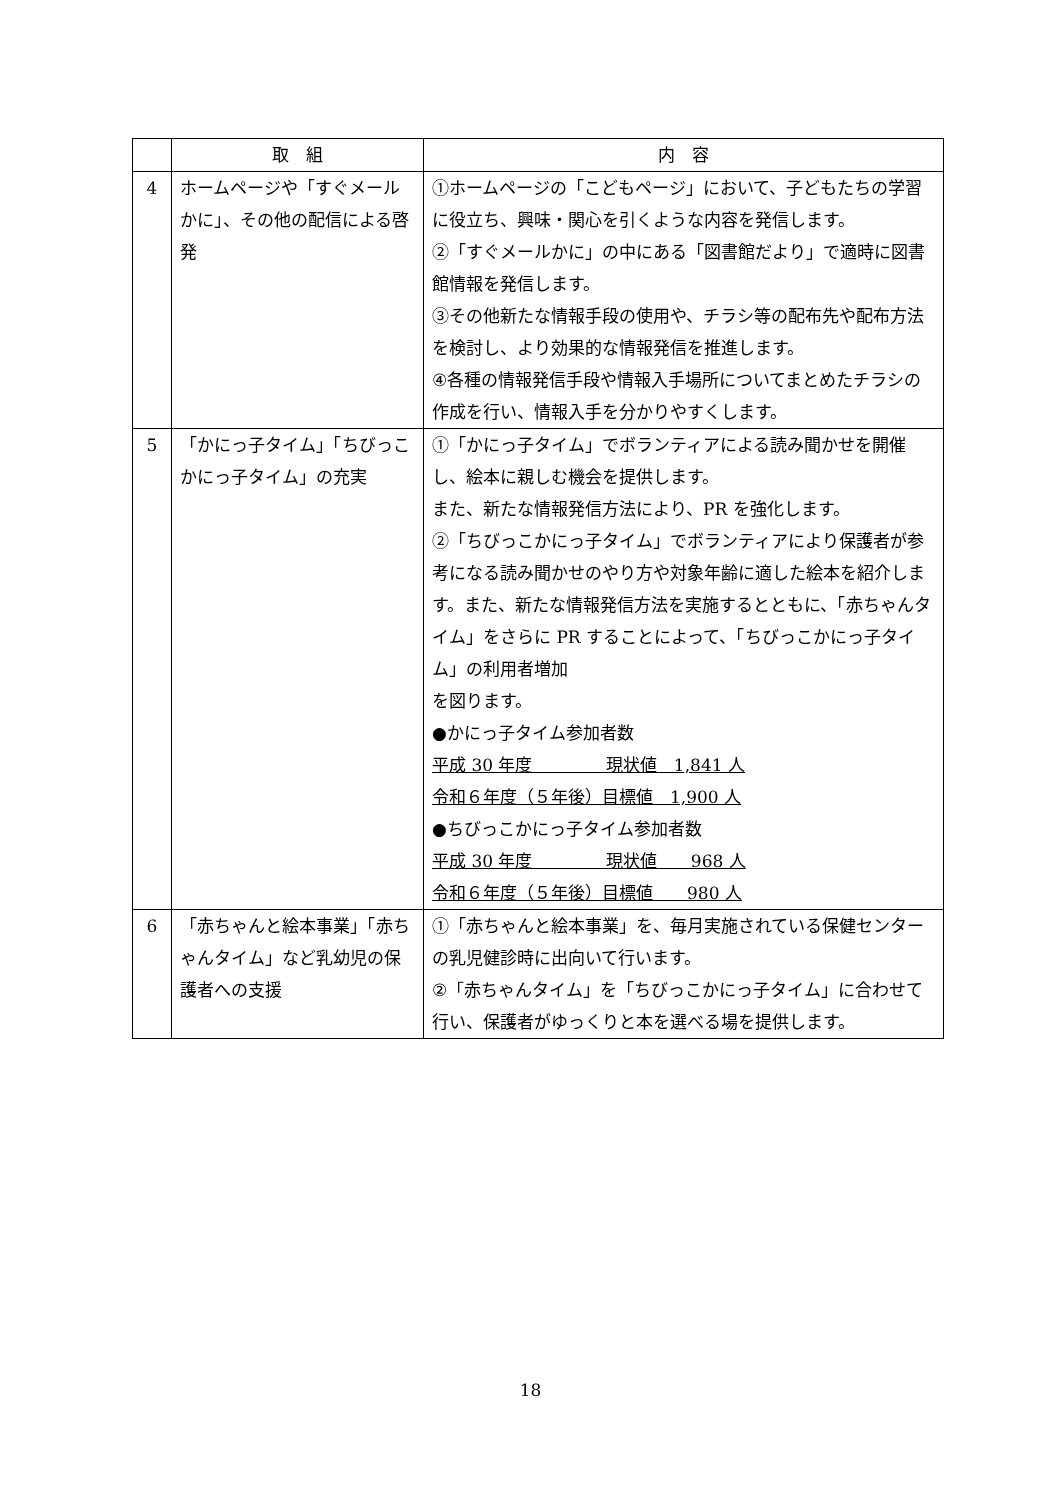| | 取 組 | 内 容 |
| --- | --- | --- |
| 4 | ホームページや「すぐメールかに」、その他の配信による啓発 | ①ホームページの「こどもページ」において、子どもたちの学習に役立ち、興味・関心を引くような内容を発信します。 ②「すぐメールかに」の中にある「図書館だより」で適時に図書館情報を発信します。 ③その他新たな情報手段の使用や、チラシ等の配布先や配布方法を検討し、より効果的な情報発信を推進します。 ④各種の情報発信手段や情報入手場所についてまとめたチラシの作成を行い、情報入手を分かりやすくします。 |
| 5 | 「かにっ子タイム」「ちびっこかにっ子タイム」の充実 | ①「かにっ子タイム」でボランティアによる読み聞かせを開催し、絵本に親しむ機会を提供します。 また、新たな情報発信方法により、PR を強化します。 ②「ちびっこかにっ子タイム」でボランティアにより保護者が参考になる読み聞かせのやり方や対象年齢に適した絵本を紹介します。また、新たな情報発信方法を実施するとともに、「赤ちゃんタイム」をさらに PR することによって、「ちびっこかにっ子タイム」の利用者増加 を図ります。 ●かにっ子タイム参加者数 平成 30 年度 現状値 1,841 人 令和６年度（５年後）目標値 1,900 人 ●ちびっこかにっ子タイム参加者数 平成 30 年度 現状値 968 人 令和６年度（５年後）目標値 980 人 |
| 6 | 「赤ちゃんと絵本事業」「赤ちゃんタイム」など乳幼児の保護者への支援 | ①「赤ちゃんと絵本事業」を、毎月実施されている保健センターの乳児健診時に出向いて行います。 ②「赤ちゃんタイム」を「ちびっこかにっ子タイム」に合わせて行い、保護者がゆっくりと本を選べる場を提供します。 |
18